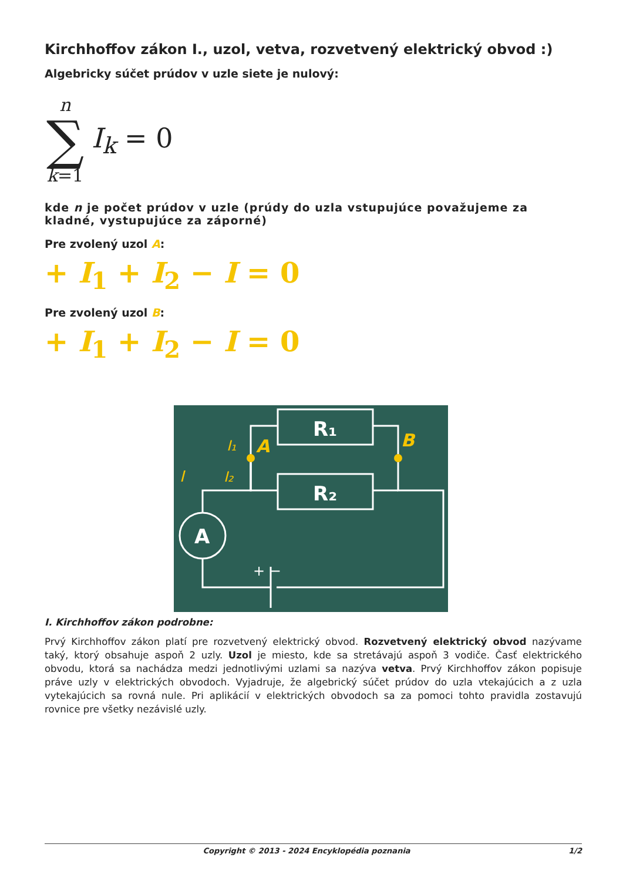Kirchhoffov zákon I., uzol, vetva, rozvetvený elektrický obvod :)
Algebricky súčet prúdov v uzle siete je nulový:
n
∑
k=1
I<sub>k</sub> = 0
kde n je počet prúdov v uzle (prúdy do uzla vstupujúce považujeme za kladné, vystupujúce za záporné)
Pre zvolený uzol A:
+ I<sub>1</sub> + I<sub>2</sub> − I = 0
Pre zvolený uzol B:
+ I<sub>1</sub> + I<sub>2</sub> − I = 0
R₁
R₂
A
A
B
I₁
I₂
I
+ −
I. Kirchhoffov zákon podrobne:
Prvý Kirchhoffov zákon platí pre rozvetvený elektrický obvod. Rozvetvený elektrický obvod nazývame taký, ktorý obsahuje aspoň 2 uzly. Uzol je miesto, kde sa stretávajú aspoň 3 vodiče. Časť elektrického obvodu, ktorá sa nachádza medzi jednotlivými uzlami sa nazýva vetva. Prvý Kirchhoffov zákon popisuje práve uzly v elektrických obvodoch. Vyjadruje, že algebrický súčet prúdov do uzla vtekajúcich a z uzla vytekajúcich sa rovná nule. Pri aplikácií v elektrických obvodoch sa za pomoci tohto pravidla zostavujú rovnice pre všetky nezávislé uzly.
Copyright © 2013 - 2024 Encyklopédia poznania 1/2